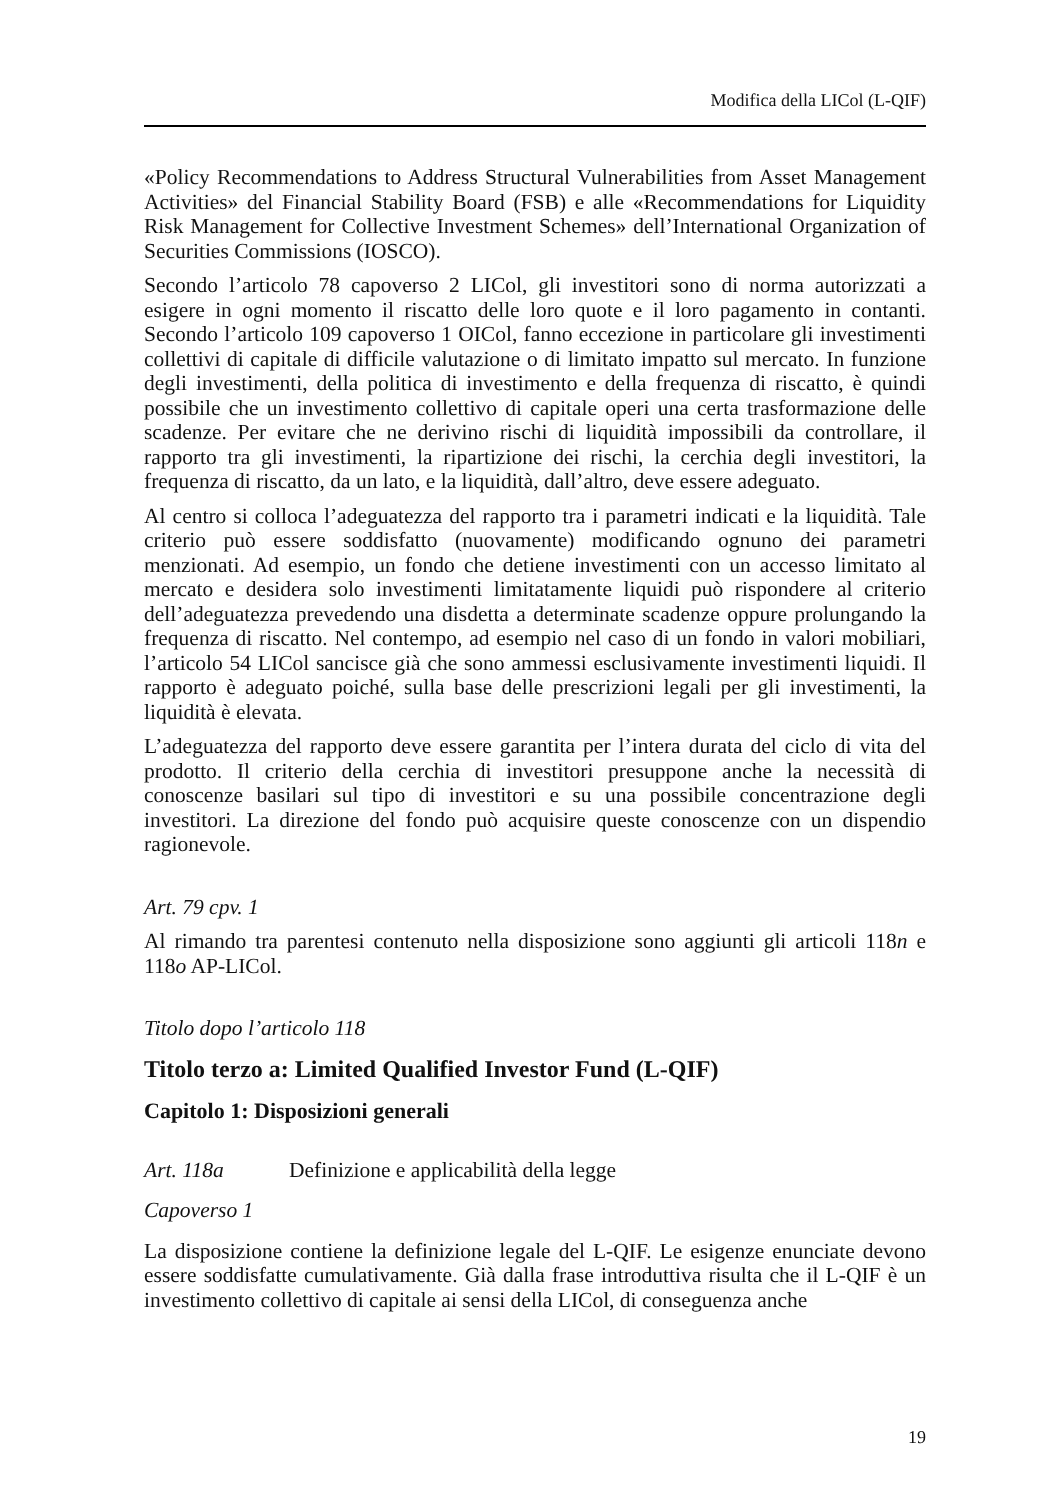Modifica della LICol (L-QIF)
«Policy Recommendations to Address Structural Vulnerabilities from Asset Management Activities» del Financial Stability Board (FSB) e alle «Recommendations for Liquidity Risk Management for Collective Investment Schemes» dell’International Organization of Securities Commissions (IOSCO).
Secondo l’articolo 78 capoverso 2 LICol, gli investitori sono di norma autorizzati a esigere in ogni momento il riscatto delle loro quote e il loro pagamento in contanti. Secondo l’articolo 109 capoverso 1 OICol, fanno eccezione in particolare gli investimenti collettivi di capitale di difficile valutazione o di limitato impatto sul mercato. In funzione degli investimenti, della politica di investimento e della frequenza di riscatto, è quindi possibile che un investimento collettivo di capitale operi una certa trasformazione delle scadenze. Per evitare che ne derivino rischi di liquidità impossibili da controllare, il rapporto tra gli investimenti, la ripartizione dei rischi, la cerchia degli investitori, la frequenza di riscatto, da un lato, e la liquidità, dall’altro, deve essere adeguato.
Al centro si colloca l’adeguatezza del rapporto tra i parametri indicati e la liquidità. Tale criterio può essere soddisfatto (nuovamente) modificando ognuno dei parametri menzionati. Ad esempio, un fondo che detiene investimenti con un accesso limitato al mercato e desidera solo investimenti limitatamente liquidi può rispondere al criterio dell’adeguatezza prevedendo una disdetta a determinate scadenze oppure prolungando la frequenza di riscatto. Nel contempo, ad esempio nel caso di un fondo in valori mobiliari, l’articolo 54 LICol sancisce già che sono ammessi esclusivamente investimenti liquidi. Il rapporto è adeguato poiché, sulla base delle prescrizioni legali per gli investimenti, la liquidità è elevata.
L’adeguatezza del rapporto deve essere garantita per l’intera durata del ciclo di vita del prodotto. Il criterio della cerchia di investitori presuppone anche la necessità di conoscenze basilari sul tipo di investitori e su una possibile concentrazione degli investitori. La direzione del fondo può acquisire queste conoscenze con un dispendio ragionevole.
Art. 79 cpv. 1
Al rimando tra parentesi contenuto nella disposizione sono aggiunti gli articoli 118n e 118o AP-LICol.
Titolo dopo l’articolo 118
Titolo terzo a: Limited Qualified Investor Fund (L-QIF)
Capitolo 1: Disposizioni generali
Art. 118a Definizione e applicabilità della legge
Capoverso 1
La disposizione contiene la definizione legale del L-QIF. Le esigenze enunciate devono essere soddisfatte cumulativamente. Già dalla frase introduttiva risulta che il L-QIF è un investimento collettivo di capitale ai sensi della LICol, di conseguenza anche
19